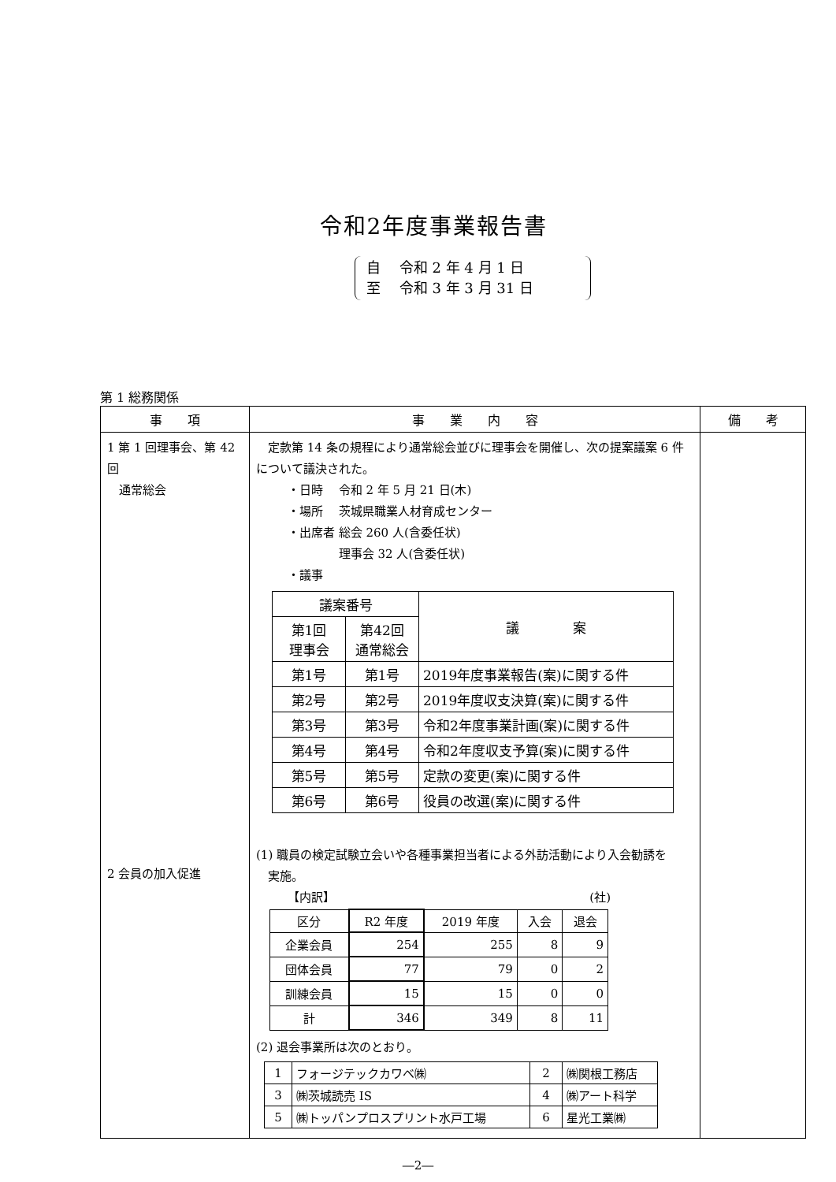令和2年度事業報告書
自　 令和 2 年 4 月 1 日
至　 令和 3 年 3 月 31 日
第 1 総務関係
| 事 項 | 事 業 内 容 | 備 考 |
| --- | --- | --- |
| 1 第 1 回理事会、第 42 回 通常総会 2 会員の加入促進 | 定款第 14 条の規程により通常総会並びに理事会を開催し、次の提案議案 6 件について議決された。 ・日時 令和 2 年 5 月 21 日(木) ・場所 茨城県職業人材育成センター ・出席者 総会 260 人(含委任状) 理事会 32 人(含委任状) ・議事 / 議案番号 / / 議 案 / / --- / --- / --- / / 第1回 理事会 / 第42回 通常総会 / / / 第1号 / 第1号 / 2019年度事業報告(案)に関する件 / / 第2号 / 第2号 / 2019年度収支決算(案)に関する件 / / 第3号 / 第3号 / 令和2年度事業計画(案)に関する件 / / 第4号 / 第4号 / 令和2年度収支予算(案)に関する件 / / 第5号 / 第5号 / 定款の変更(案)に関する件 / / 第6号 / 第6号 / 役員の改選(案)に関する件 / (1) 職員の検定試験立会いや各種事業担当者による外訪活動により入会勧誘を 実施。 【内訳】 (社) / 区分 / R2 年度 / 2019 年度 / 入会 / 退会 / / 企業会員 / 254 / 255 / 8 / 9 / / 団体会員 / 77 / 79 / 0 / 2 / / 訓練会員 / 15 / 15 / 0 / 0 / / 計 / 346 / 349 / 8 / 11 / (2) 退会事業所は次のとおり。 / 1 / フォージテックカワベ㈱ / 2 / ㈱関根工務店 / / 3 / ㈱茨城読売 IS / 4 / ㈱アート科学 / / 5 / ㈱トッパンプロスプリント水戸工場 / 6 / 星光工業㈱ / | |
―2―